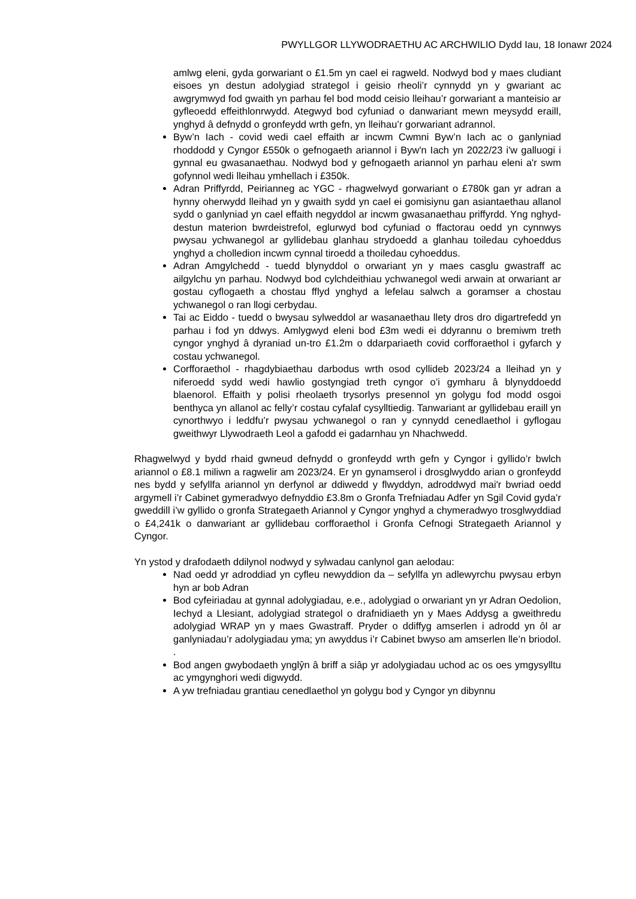PWYLLGOR LLYWODRAETHU AC ARCHWILIO Dydd Iau, 18 Ionawr 2024
amlwg eleni, gyda gorwariant o £1.5m yn cael ei ragweld. Nodwyd bod y maes cludiant eisoes yn destun adolygiad strategol i geisio rheoli’r cynnydd yn y gwariant ac awgrymwyd fod gwaith yn parhau fel bod modd ceisio lleihau’r gorwariant a manteisio ar gyfleoedd effeithlonrwydd. Ategwyd bod cyfuniad o danwariant mewn meysydd eraill, ynghyd â defnydd o gronfeydd wrth gefn, yn lleihau’r gorwariant adrannol.
Byw’n Iach - covid wedi cael effaith ar incwm Cwmni Byw’n Iach ac o ganlyniad rhoddodd y Cyngor £550k o gefnogaeth ariannol i Byw'n Iach yn 2022/23 i'w galluogi i gynnal eu gwasanaethau. Nodwyd bod y gefnogaeth ariannol yn parhau eleni a'r swm gofynnol wedi lleihau ymhellach i £350k.
Adran Priffyrdd, Peirianneg ac YGC - rhagwelwyd gorwariant o £780k gan yr adran a hynny oherwydd lleihad yn y gwaith sydd yn cael ei gomisiynu gan asiantaethau allanol sydd o ganlyniad yn cael effaith negyddol ar incwm gwasanaethau priffyrdd. Yng nghyd-destun materion bwrdeistrefol, eglurwyd bod cyfuniad o ffactorau oedd yn cynnwys pwysau ychwanegol ar gyllidebau glanhau strydoedd a glanhau toiledau cyhoeddus ynghyd a cholledion incwm cynnal tiroedd a thoiledau cyhoeddus.
Adran Amgylchedd - tuedd blynyddol o orwariant yn y maes casglu gwastraff ac ailgylchu yn parhau. Nodwyd bod cylchdeithiau ychwanegol wedi arwain at orwariant ar gostau cyflogaeth a chostau fflyd ynghyd a lefelau salwch a goramser a chostau ychwanegol o ran llogi cerbydau.
Tai ac Eiddo - tuedd o bwysau sylweddol ar wasanaethau llety dros dro digartrefedd yn parhau i fod yn ddwys. Amlygwyd eleni bod £3m wedi ei ddyrannu o bremiwm treth cyngor ynghyd â dyraniad un-tro £1.2m o ddarpariaeth covid corfforaethol i gyfarch y costau ychwanegol.
Corfforaethol - rhagdybiaethau darbodus wrth osod cyllideb 2023/24 a lleihad yn y niferoedd sydd wedi hawlio gostyngiad treth cyngor o’i gymharu â blynyddoedd blaenorol. Effaith y polisi rheolaeth trysorlys presennol yn golygu fod modd osgoi benthyca yn allanol ac felly’r costau cyfalaf cysylltiedig. Tanwariant ar gyllidebau eraill yn cynorthwyo i leddfu’r pwysau ychwanegol o ran y cynnydd cenedlaethol i gyflogau gweithwyr Llywodraeth Leol a gafodd ei gadarnhau yn Nhachwedd.
Rhagwelwyd y bydd rhaid gwneud defnydd o gronfeydd wrth gefn y Cyngor i gyllido’r bwlch ariannol o £8.1 miliwn a ragwelir am 2023/24. Er yn gynamserol i drosglwyddo arian o gronfeydd nes bydd y sefyllfa ariannol yn derfynol ar ddiwedd y flwyddyn, adroddwyd mai'r bwriad oedd argymell i’r Cabinet gymeradwyo defnyddio £3.8m o Gronfa Trefniadau Adfer yn Sgil Covid gyda’r gweddill i’w gyllido o gronfa Strategaeth Ariannol y Cyngor ynghyd a chymeradwyo trosglwyddiad o £4,241k o danwariant ar gyllidebau corfforaethol i Gronfa Cefnogi Strategaeth Ariannol y Cyngor.
Yn ystod y drafodaeth ddilynol nodwyd y sylwadau canlynol gan aelodau:
Nad oedd yr adroddiad yn cyfleu newyddion da – sefyllfa yn adlewyrchu pwysau erbyn hyn ar bob Adran
Bod cyfeiriadau at gynnal adolygiadau, e.e., adolygiad o orwariant yn yr Adran Oedolion, Iechyd a Llesiant, adolygiad strategol o drafnidiaeth yn y Maes Addysg a gweithredu adolygiad WRAP yn y maes Gwastraff. Pryder o ddiffyg amserlen i adrodd yn ôl ar ganlyniadau’r adolygiadau yma; yn awyddus i’r Cabinet bwyso am amserlen lle’n briodol. .
Bod angen gwybodaeth ynglŷn â briff a siâp yr adolygiadau uchod ac os oes ymgysylltu ac ymgynghori wedi digwydd.
A yw trefniadau grantiau cenedlaethol yn golygu bod y Cyngor yn dibynnu